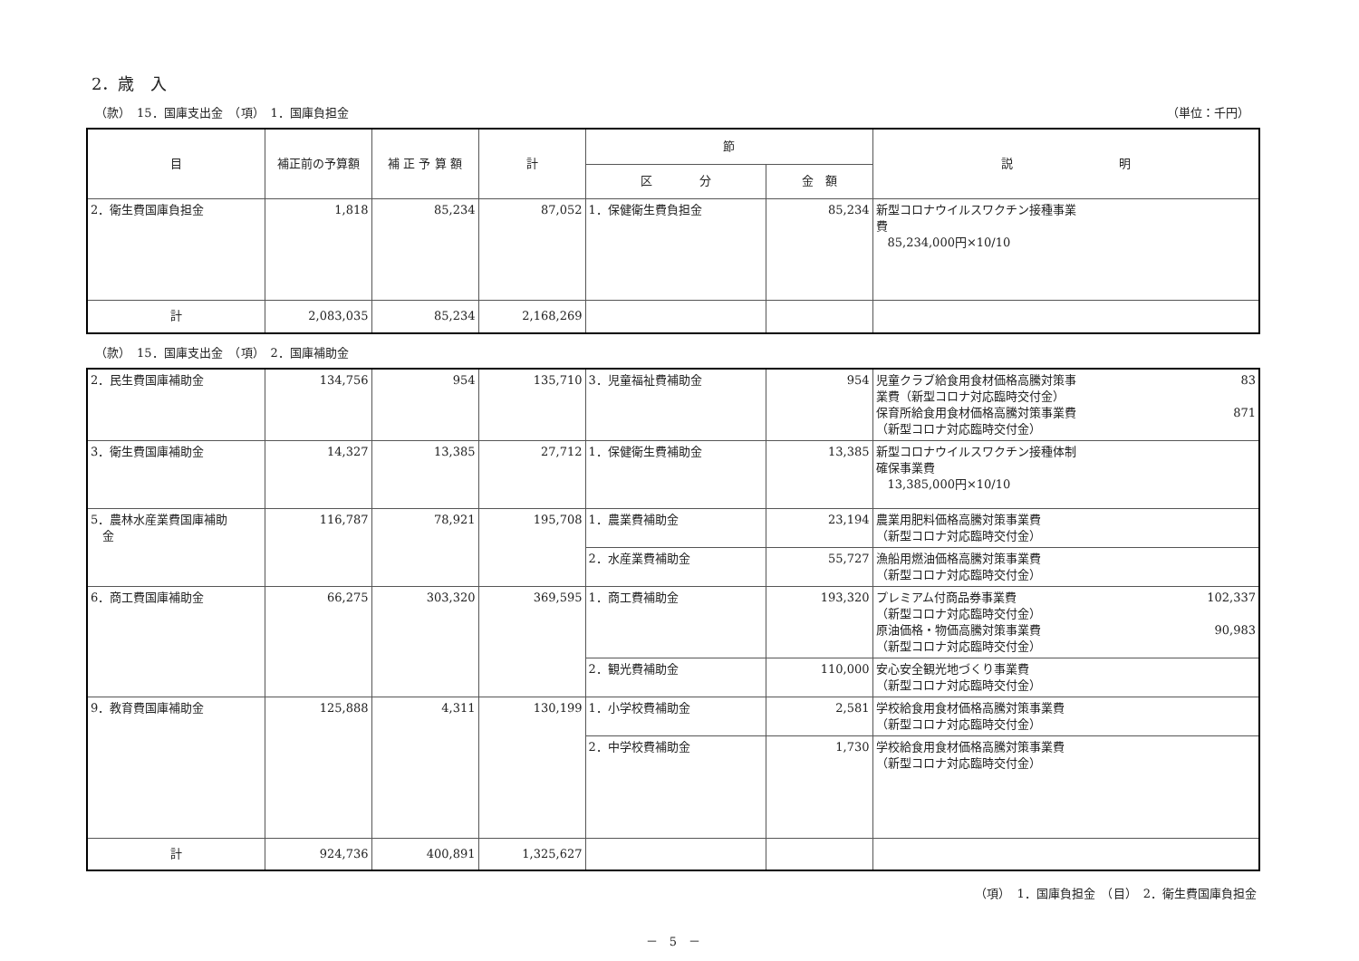2．歳　入
（款）　15．国庫支出金　（項）　1．国庫負担金 （単位：千円）
| 目 | 補正前の予算額 | 補 正 予 算 額 | 計 | 節 | | 説 明 |
| --- | --- | --- | --- | --- | --- | --- |
| | | | | 区 分 | 金 額 | |
| 2．衛生費国庫負担金 | 1,818 | 85,234 | 87,052 | 1．保健衛生費負担金 | 85,234 | 新型コロナウイルスワクチン接種事業 費 85,234,000円×10/10 |
| 計 | 2,083,035 | 85,234 | 2,168,269 | | | |
（款）　15．国庫支出金　（項）　2．国庫補助金
| 2．民生費国庫補助金 | 134,756 | 954 | 135,710 | 3．児童福祉費補助金 | 954 | 児童クラブ給食用食材価格高騰対策事 業費（新型コロナ対応臨時交付金） 83 保育所給食用食材価格高騰対策事業費 （新型コロナ対応臨時交付金） 871 |
| 3．衛生費国庫補助金 | 14,327 | 13,385 | 27,712 | 1．保健衛生費補助金 | 13,385 | 新型コロナウイルスワクチン接種体制 確保事業費 13,385,000円×10/10 |
| 5．農林水産業費国庫補助 金 | 116,787 | 78,921 | 195,708 | 1．農業費補助金 | 23,194 | 農業用肥料価格高騰対策事業費 （新型コロナ対応臨時交付金） |
| | | | | 2．水産業費補助金 | 55,727 | 漁船用燃油価格高騰対策事業費 （新型コロナ対応臨時交付金） |
| 6．商工費国庫補助金 | 66,275 | 303,320 | 369,595 | 1．商工費補助金 | 193,320 | プレミアム付商品券事業費 （新型コロナ対応臨時交付金） 102,337 原油価格・物価高騰対策事業費 （新型コロナ対応臨時交付金） 90,983 |
| | | | | 2．観光費補助金 | 110,000 | 安心安全観光地づくり事業費 （新型コロナ対応臨時交付金） |
| 9．教育費国庫補助金 | 125,888 | 4,311 | 130,199 | 1．小学校費補助金 | 2,581 | 学校給食用食材価格高騰対策事業費 （新型コロナ対応臨時交付金） |
| | | | | 2．中学校費補助金 | 1,730 | 学校給食用食材価格高騰対策事業費 （新型コロナ対応臨時交付金） |
| 計 | 924,736 | 400,891 | 1,325,627 | | | |
（項）　1．国庫負担金　（目）　2．衛生費国庫負担金
－　5　－